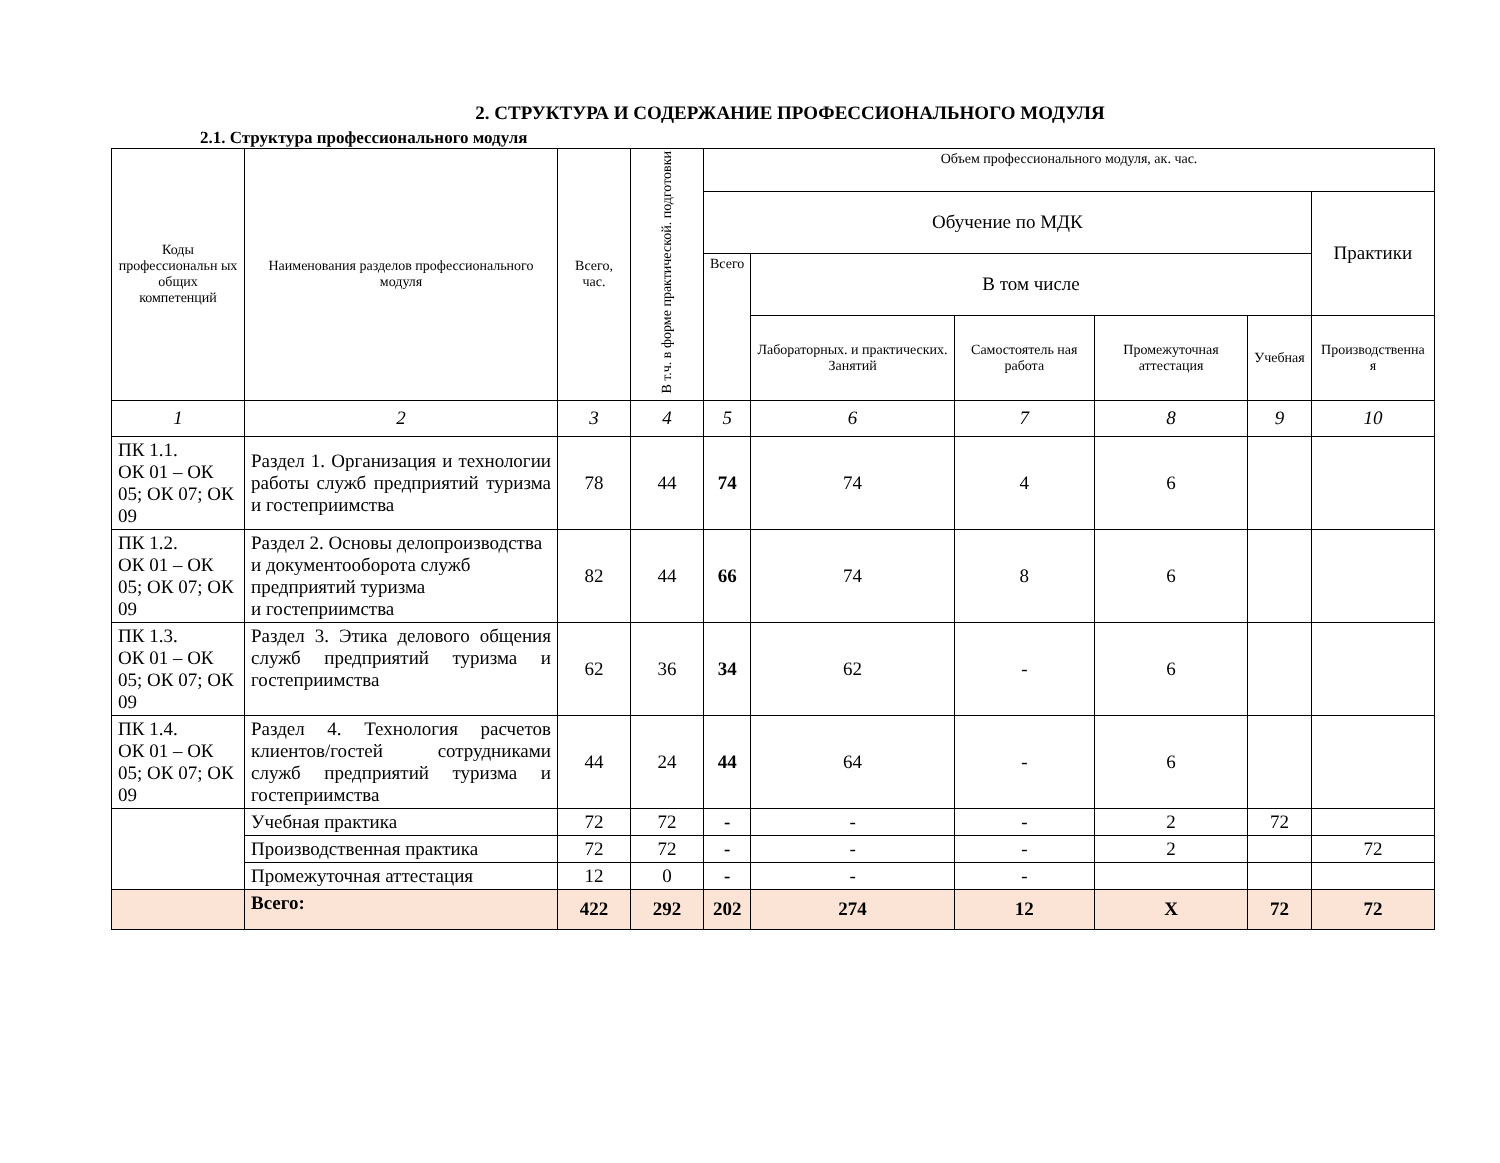2. СТРУКТУРА И СОДЕРЖАНИЕ ПРОФЕССИОНАЛЬНОГО МОДУЛЯ
2.1. Структура профессионального модуля
| Коды профессиональн ых общих компетенций | Наименования разделов профессионального модуля | Всего, час. | В т.ч. в форме практической. подготовки | Объем профессионального модуля, ак. час. | | | | | |
| --- | --- | --- | --- | --- | --- | --- | --- | --- | --- |
| | | | | Обучение по МДК | | | | | Практики |
| | | | | Всего | В том числе | | | | |
| | | | | | Лабораторных. и практических. Занятий | Самостоятель ная работа | Промежуточная аттестация | Учебная | Производственна я |
| 1 | 2 | 3 | 4 | 5 | 6 | 7 | 8 | 9 | 10 |
| ПК 1.1. ОК 01 – ОК 05; ОК 07; ОК 09 | Раздел 1. Организация и технологии работы служб предприятий туризма и гостеприимства | 78 | 44 | 74 | 74 | 4 | 6 | | |
| ПК 1.2. ОК 01 – ОК 05; ОК 07; ОК 09 | Раздел 2. Основы делопроизводства и документооборота служб предприятий туризма и гостеприимства | 82 | 44 | 66 | 74 | 8 | 6 | | |
| ПК 1.3. ОК 01 – ОК 05; ОК 07; ОК 09 | Раздел 3. Этика делового общения служб предприятий туризма и гостеприимства | 62 | 36 | 34 | 62 | - | 6 | | |
| ПК 1.4. ОК 01 – ОК 05; ОК 07; ОК 09 | Раздел 4. Технология расчетов клиентов/гостей сотрудниками служб предприятий туризма и гостеприимства | 44 | 24 | 44 | 64 | - | 6 | | |
| | Учебная практика | 72 | 72 | - | - | - | 2 | 72 | |
| | Производственная практика | 72 | 72 | - | - | - | 2 | | 72 |
| | Промежуточная аттестация | 12 | 0 | - | - | - | | | |
| | Всего: | 422 | 292 | 202 | 274 | 12 | Х | 72 | 72 |